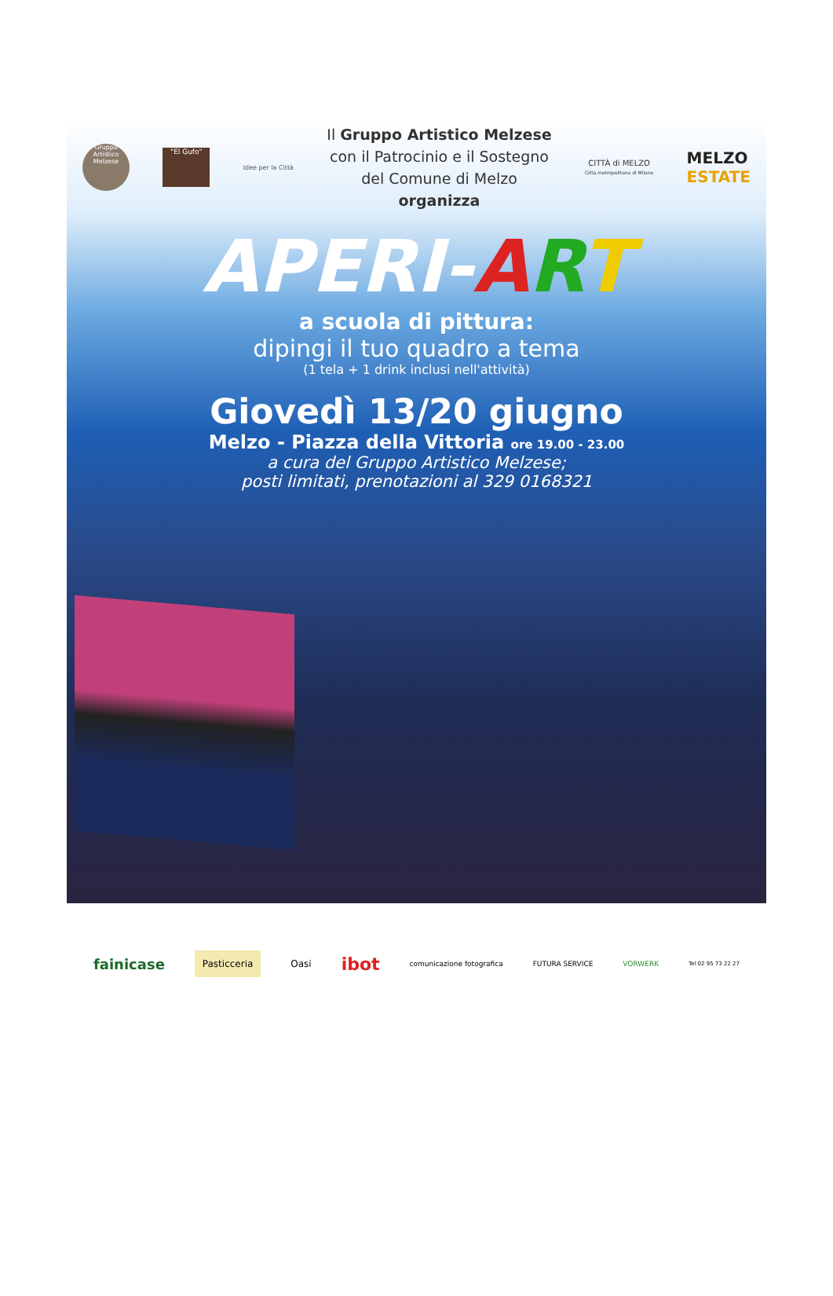Gruppo Artistico Melzese
"El Gufo"
Idee per la Città
Il Gruppo Artistico Melzese
con il Patrocinio e il Sostegno
del Comune di Melzo
organizza
CITTÀ di MELZO
Città metropolitana di Milano
MELZO
ESTATE
APERI-ART
a scuola di pittura:
dipingi il tuo quadro a tema
(1 tela + 1 drink inclusi nell'attività)
Giovedì 13/20 giugno
Melzo - Piazza della Vittoria ore 19.00 - 23.00
a cura del Gruppo Artistico Melzese;
posti limitati, prenotazioni al 329 0168321
fainicase Pasticceria Oasi ibot comunicazione fotografica FUTURA SERVICE VORWERK Tel 02 95 73 22 27